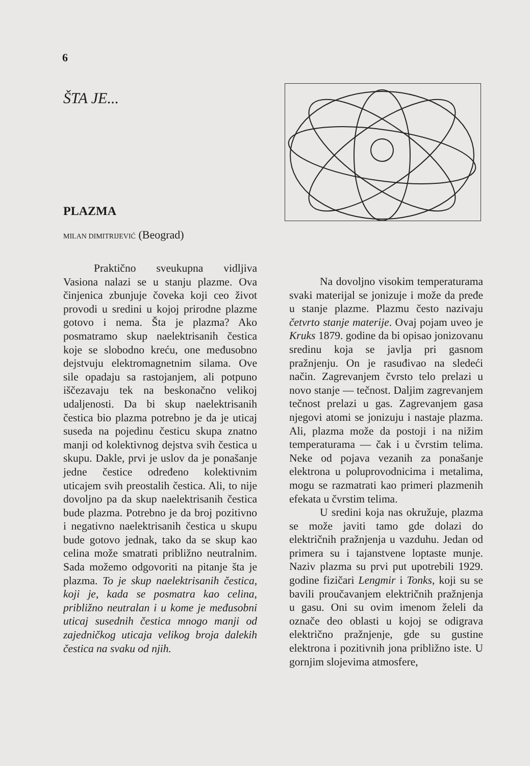6
ŠTA JE...
PLAZMA
MILAN DIMITRIJEVIĆ (Beograd)
Praktično sveukupna vidljiva Vasiona nalazi se u stanju plazme. Ova činjenica zbunjuje čoveka koji ceo život provodi u sredini u kojoj prirodne plazme gotovo i nema. Šta je plazma? Ako posmatramo skup naelektrisanih čestica koje se slobodno kreću, one međusobno dejstvuju elektromagnetnim silama. Ove sile opadaju sa rastojanjem, ali potpuno iščezavaju tek na beskonačno velikoj udaljenosti. Da bi skup naelektrisanih čestica bio plazma potrebno je da je uticaj suseda na pojedinu česticu skupa znatno manji od kolektivnog dejstva svih čestica u skupu. Dakle, prvi je uslov da je ponašanje jedne čestice određeno kolektivnim uticajem svih preostalih čestica. Ali, to nije dovoljno pa da skup naelektrisanih čestica bude plazma. Potrebno je da broj pozitivno i negativno naelektrisanih čestica u skupu bude gotovo jednak, tako da se skup kao celina može smatrati približno neutralnim. Sada možemo odgovoriti na pitanje šta je plazma. To je skup naelektrisanih čestica, koji je, kada se posmatra kao celina, približno neutralan i u kome je međusobni uticaj susednih čestica mnogo manji od zajedničkog uticaja velikog broja dalekih čestica na svaku od njih.
Na dovoljno visokim temperaturama svaki materijal se jonizuje i može da pređe u stanje plazme. Plazmu često nazivaju četvrto stanje materije. Ovaj pojam uveo je Kruks 1879. godine da bi opisao jonizovanu sredinu koja se javlja pri gasnom pražnjenju. On je rasuđivao na sledeći način. Zagrevanjem čvrsto telo prelazi u novo stanje — tečnost. Daljim zagrevanjem tečnost prelazi u gas. Zagrevanjem gasa njegovi atomi se jonizuju i nastaje plazma. Ali, plazma može da postoji i na nižim temperaturama — čak i u čvrstim telima. Neke od pojava vezanih za ponašanje elektrona u poluprovodnicima i metalima, mogu se razmatrati kao primeri plazmenih efekata u čvrstim telima.
U sredini koja nas okružuje, plazma se može javiti tamo gde dolazi do električnih pražnjenja u vazduhu. Jedan od primera su i tajanstvene loptaste munje. Naziv plazma su prvi put upotrebili 1929. godine fizičari Lengmir i Tonks, koji su se bavili proučavanjem električnih pražnjenja u gasu. Oni su ovim imenom želeli da označe deo oblasti u kojoj se odigrava električno pražnjenje, gde su gustine elektrona i pozitivnih jona približno iste. U gornjim slojevima atmosfere,